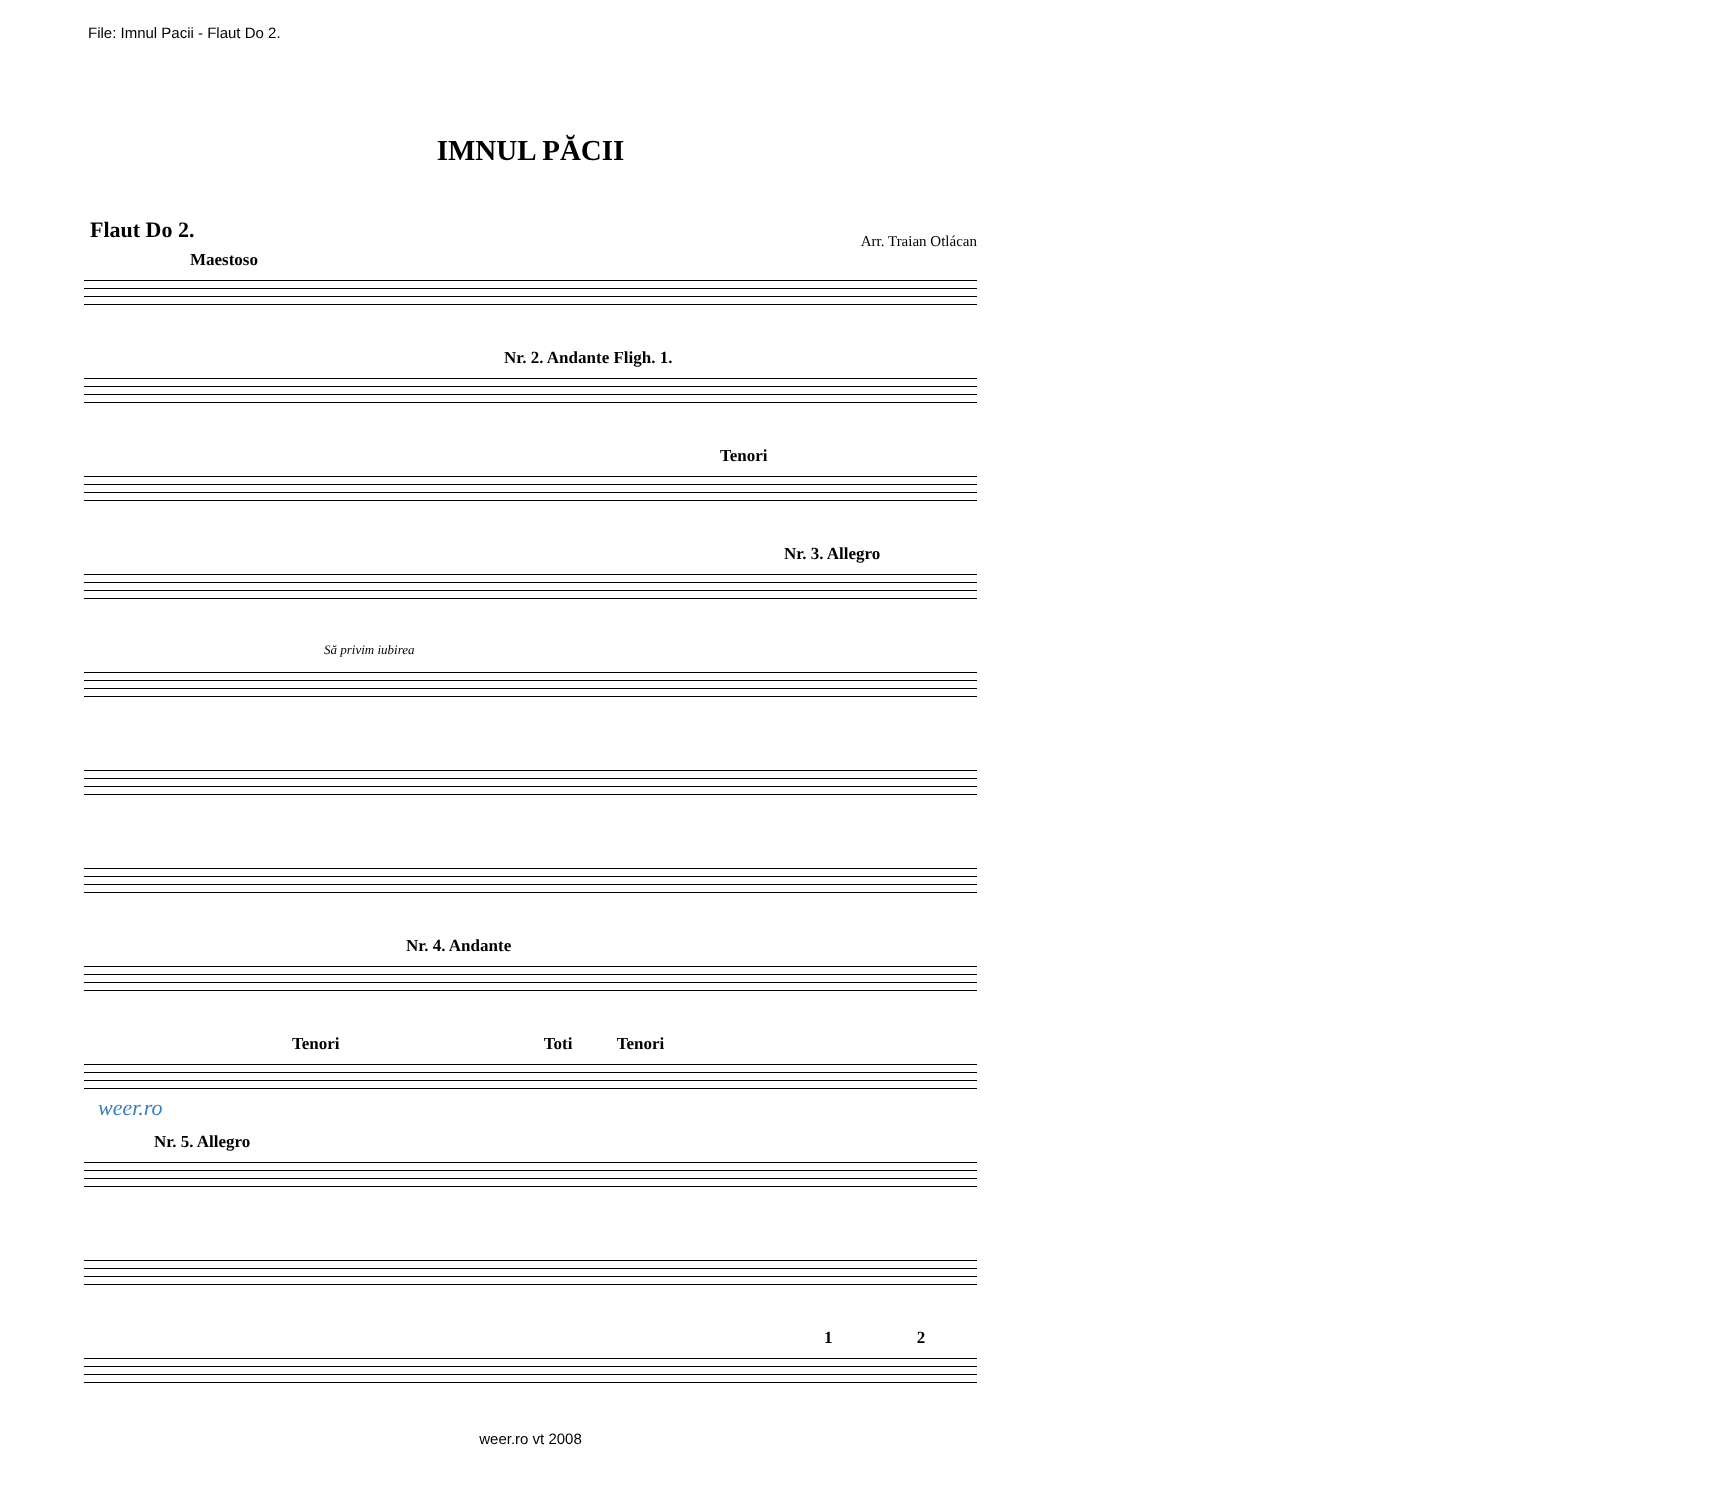File: Imnul Pacii - Flaut Do 2.
IMNUL PĂCII
Flaut Do 2.
Arr. Traian Otlácan
Maestoso
Nr. 2. Andante Fligh. 1.
Tenori
Nr. 3. Allegro
Să privim iubirea
Nr. 4. Andante
Tenori Toti Tenori
Nr. 5. Allegro
1 2
weer.ro
weer.ro vt 2008